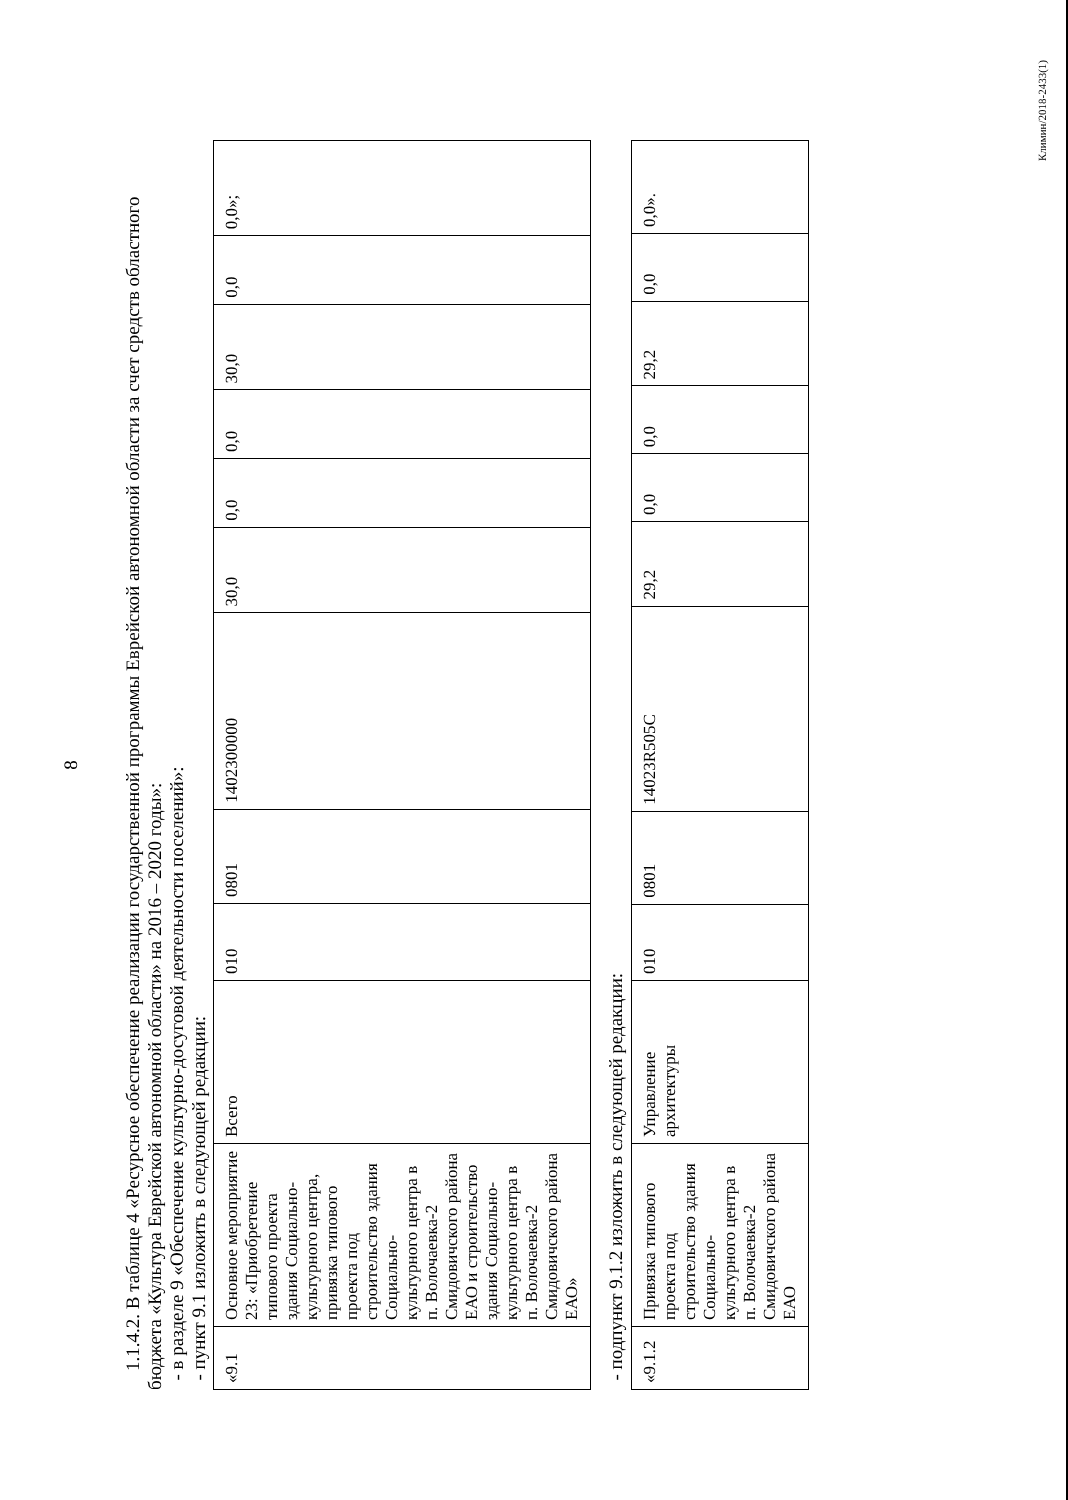8
1.1.4.2. В таблице 4 «Ресурсное обеспечение реализации государственной программы Еврейской автономной области за счет средств областного бюджета «Культура Еврейской автономной области» на 2016 – 2020 годы»:
- в разделе 9 «Обеспечение культурно-досуговой деятельности поселений»:
- пункт 9.1 изложить в следующей редакции:
| «9.1 | Основное мероприятие 23: «Приобретение типового проекта здания Социально-культурного центра, привязка типового проекта под строительство здания Социально-культурного центра в п. Волочаевка-2 Смидовичского района ЕАО и строительство здания Социально-культурного центра в п. Волочаевка-2 Смидовичского района ЕАО» | Всего | 010 | 0801 | 1402300000 | 30,0 | 0,0 | 0,0 | 30,0 | 0,0 | 0,0»; |
- подпункт 9.1.2 изложить в следующей редакции:
| «9.1.2 | Привязка типового проекта под строительство здания Социально-культурного центра в п. Волочаевка-2 Смидовичского района ЕАО | Управление архитектуры | 010 | 0801 | 14023R505C | 29,2 | 0,0 | 0,0 | 29,2 | 0,0 | 0,0». |
Климин/2018-2433(1)